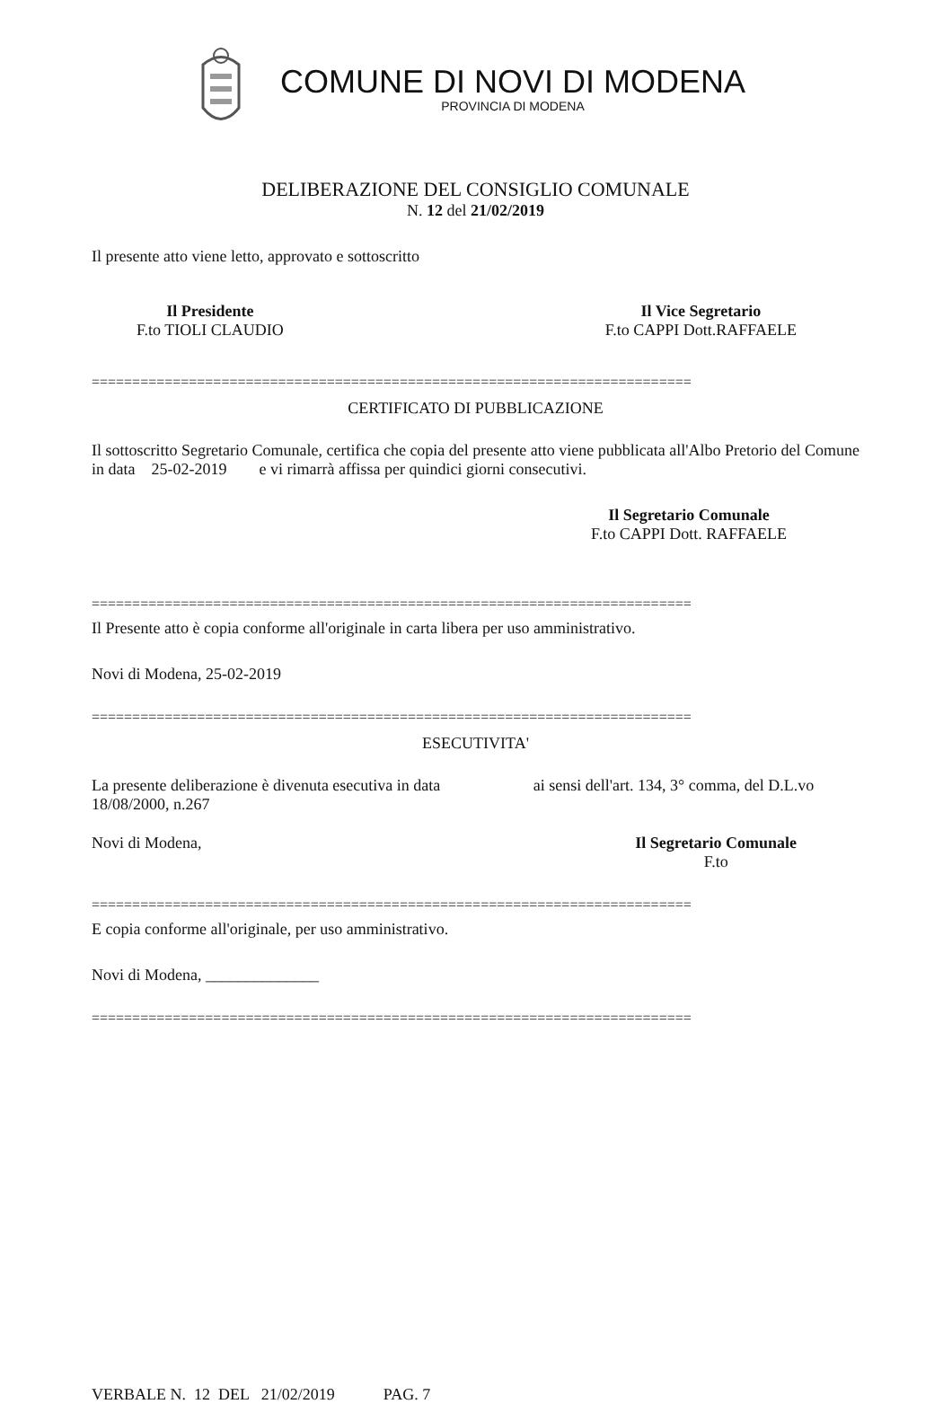COMUNE DI NOVI DI MODENA
PROVINCIA DI MODENA
DELIBERAZIONE DEL CONSIGLIO COMUNALE
N. 12 del 21/02/2019
Il presente atto viene letto, approvato e sottoscritto
Il Presidente
F.to TIOLI CLAUDIO
Il Vice Segretario
F.to CAPPI Dott.RAFFAELE
==========================================================================
CERTIFICATO DI PUBBLICAZIONE
Il sottoscritto Segretario Comunale, certifica che copia del presente atto viene pubblicata all'Albo Pretorio del Comune in data 25-02-2019 e vi rimarrà affissa per quindici giorni consecutivi.
Il Segretario Comunale
F.to CAPPI Dott. RAFFAELE
==========================================================================
Il Presente atto è copia conforme all'originale in carta libera per uso amministrativo.
Novi di Modena, 25-02-2019
==========================================================================
ESECUTIVITA'
La presente deliberazione è divenuta esecutiva in data ai sensi dell'art. 134, 3° comma, del D.L.vo 18/08/2000, n.267
Novi di Modena, Il Segretario Comunale
F.to
==========================================================================
E copia conforme all'originale, per uso amministrativo.
Novi di Modena, ______________
==========================================================================
VERBALE N. 12 DEL 21/02/2019 PAG. 7